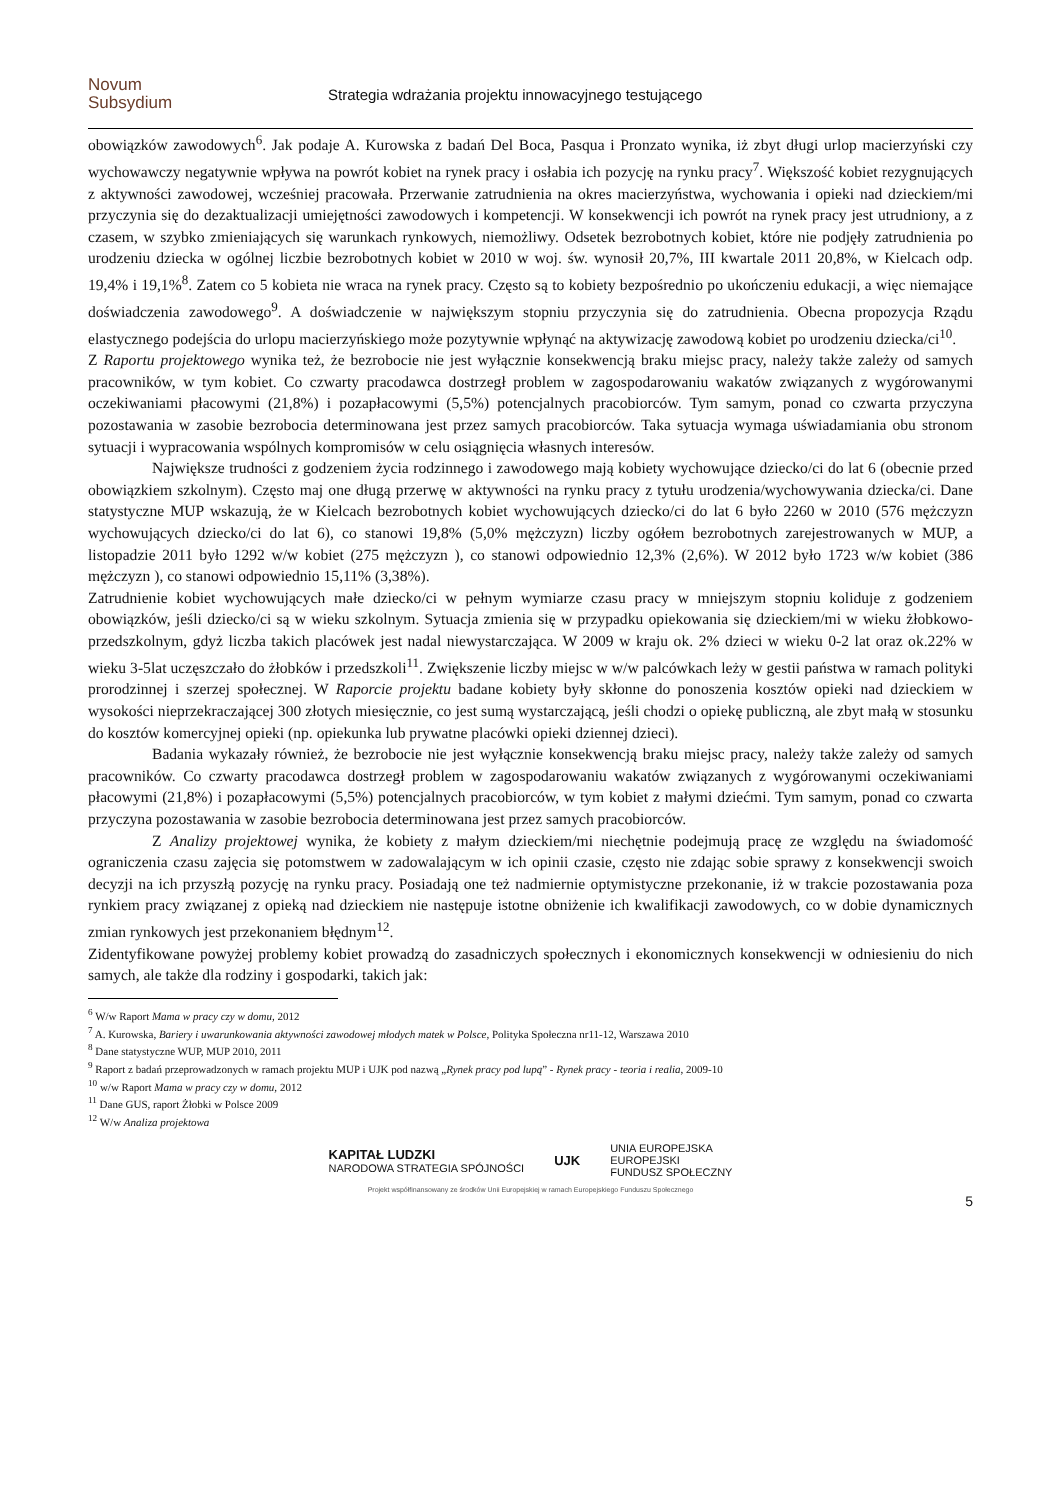Novum
Subsydium
Strategia wdrażania projektu innowacyjnego testującego
obowiązków zawodowych<sup>6</sup>. Jak podaje A. Kurowska z badań Del Boca, Pasqua i Pronzato wynika, iż zbyt długi urlop macierzyński czy wychowawczy negatywnie wpływa na powrót kobiet na rynek pracy i osłabia ich pozycję na rynku pracy<sup>7</sup>. Większość kobiet rezygnujących z aktywności zawodowej, wcześniej pracowała. Przerwanie zatrudnienia na okres macierzyństwa, wychowania i opieki nad dzieckiem/mi przyczynia się do dezaktualizacji umiejętności zawodowych i kompetencji. W konsekwencji ich powrót na rynek pracy jest utrudniony, a z czasem, w szybko zmieniających się warunkach rynkowych, niemożliwy. Odsetek bezrobotnych kobiet, które nie podjęły zatrudnienia po urodzeniu dziecka w ogólnej liczbie bezrobotnych kobiet w 2010 w woj. św. wynosił 20,7%, III kwartale 2011 20,8%, w Kielcach odp. 19,4% i 19,1%<sup>8</sup>. Zatem co 5 kobieta nie wraca na rynek pracy. Często są to kobiety bezpośrednio po ukończeniu edukacji, a więc niemające doświadczenia zawodowego<sup>9</sup>. A doświadczenie w największym stopniu przyczynia się do zatrudnienia. Obecna propozycja Rządu elastycznego podejścia do urlopu macierzyńskiego może pozytywnie wpłynąć na aktywizację zawodową kobiet po urodzeniu dziecka/ci<sup>10</sup>.
Z Raportu projektowego wynika też, że bezrobocie nie jest wyłącznie konsekwencją braku miejsc pracy, należy także zależy od samych pracowników, w tym kobiet. Co czwarty pracodawca dostrzegł problem w zagospodarowaniu wakatów związanych z wygórowanymi oczekiwaniami płacowymi (21,8%) i pozapłacowymi (5,5%) potencjalnych pracobiorców. Tym samym, ponad co czwarta przyczyna pozostawania w zasobie bezrobocia determinowana jest przez samych pracobiorców. Taka sytuacja wymaga uświadamiania obu stronom sytuacji i wypracowania wspólnych kompromisów w celu osiągnięcia własnych interesów.
Największe trudności z godzeniem życia rodzinnego i zawodowego mają kobiety wychowujące dziecko/ci do lat 6 (obecnie przed obowiązkiem szkolnym). Często maj one długą przerwę w aktywności na rynku pracy z tytułu urodzenia/wychowywania dziecka/ci. Dane statystyczne MUP wskazują, że w Kielcach bezrobotnych kobiet wychowujących dziecko/ci do lat 6 było 2260 w 2010 (576 mężczyzn wychowujących dziecko/ci do lat 6), co stanowi 19,8% (5,0% mężczyzn) liczby ogółem bezrobotnych zarejestrowanych w MUP, a listopadzie 2011 było 1292 w/w kobiet (275 mężczyzn ), co stanowi odpowiednio 12,3% (2,6%). W 2012 było 1723 w/w kobiet (386 mężczyzn ), co stanowi odpowiednio 15,11% (3,38%).
Zatrudnienie kobiet wychowujących małe dziecko/ci w pełnym wymiarze czasu pracy w mniejszym stopniu koliduje z godzeniem obowiązków, jeśli dziecko/ci są w wieku szkolnym. Sytuacja zmienia się w przypadku opiekowania się dzieckiem/mi w wieku żłobkowo-przedszkolnym, gdyż liczba takich placówek jest nadal niewystarczająca. W 2009 w kraju ok. 2% dzieci w wieku 0-2 lat oraz ok.22% w wieku 3-5lat uczęszczało do żłobków i przedszkoli<sup>11</sup>. Zwiększenie liczby miejsc w w/w palcówkach leży w gestii państwa w ramach polityki prorodzinnej i szerzej społecznej. W Raporcie projektu badane kobiety były skłonne do ponoszenia kosztów opieki nad dzieckiem w wysokości nieprzekraczającej 300 złotych miesięcznie, co jest sumą wystarczającą, jeśli chodzi o opiekę publiczną, ale zbyt małą w stosunku do kosztów komercyjnej opieki (np. opiekunka lub prywatne placówki opieki dziennej dzieci).
Badania wykazały również, że bezrobocie nie jest wyłącznie konsekwencją braku miejsc pracy, należy także zależy od samych pracowników. Co czwarty pracodawca dostrzegł problem w zagospodarowaniu wakatów związanych z wygórowanymi oczekiwaniami płacowymi (21,8%) i pozapłacowymi (5,5%) potencjalnych pracobiorców, w tym kobiet z małymi dziećmi. Tym samym, ponad co czwarta przyczyna pozostawania w zasobie bezrobocia determinowana jest przez samych pracobiorców.
Z Analizy projektowej wynika, że kobiety z małym dzieckiem/mi niechętnie podejmują pracę ze względu na świadomość ograniczenia czasu zajęcia się potomstwem w zadowalającym w ich opinii czasie, często nie zdając sobie sprawy z konsekwencji swoich decyzji na ich przyszłą pozycję na rynku pracy. Posiadają one też nadmiernie optymistyczne przekonanie, iż w trakcie pozostawania poza rynkiem pracy związanej z opieką nad dzieckiem nie następuje istotne obniżenie ich kwalifikacji zawodowych, co w dobie dynamicznych zmian rynkowych jest przekonaniem błędnym<sup>12</sup>.
Zidentyfikowane powyżej problemy kobiet prowadzą do zasadniczych społecznych i ekonomicznych konsekwencji w odniesieniu do nich samych, ale także dla rodziny i gospodarki, takich jak:
<sup>6</sup> W/w Raport Mama w pracy czy w domu, 2012
<sup>7</sup> A. Kurowska, Bariery i uwarunkowania aktywności zawodowej młodych matek w Polsce, Polityka Społeczna nr11-12, Warszawa 2010
<sup>8</sup> Dane statystyczne WUP, MUP 2010, 2011
<sup>9</sup> Raport z badań przeprowadzonych w ramach projektu MUP i UJK pod nazwą „Rynek pracy pod lupą” - Rynek pracy - teoria i realia, 2009-10
<sup>10</sup> w/w Raport Mama w pracy czy w domu, 2012
<sup>11</sup> Dane GUS, raport Żłobki w Polsce 2009
<sup>12</sup> W/w Analiza projektowa
KAPITAŁ LUDZKI
NARODOWA STRATEGIA SPÓJNOŚCI
UJK
UNIA EUROPEJSKA
EUROPEJSKI
FUNDUSZ SPOŁECZNY
Projekt współfinansowany ze środków Unii Europejskiej w ramach Europejskiego Funduszu Społecznego
5